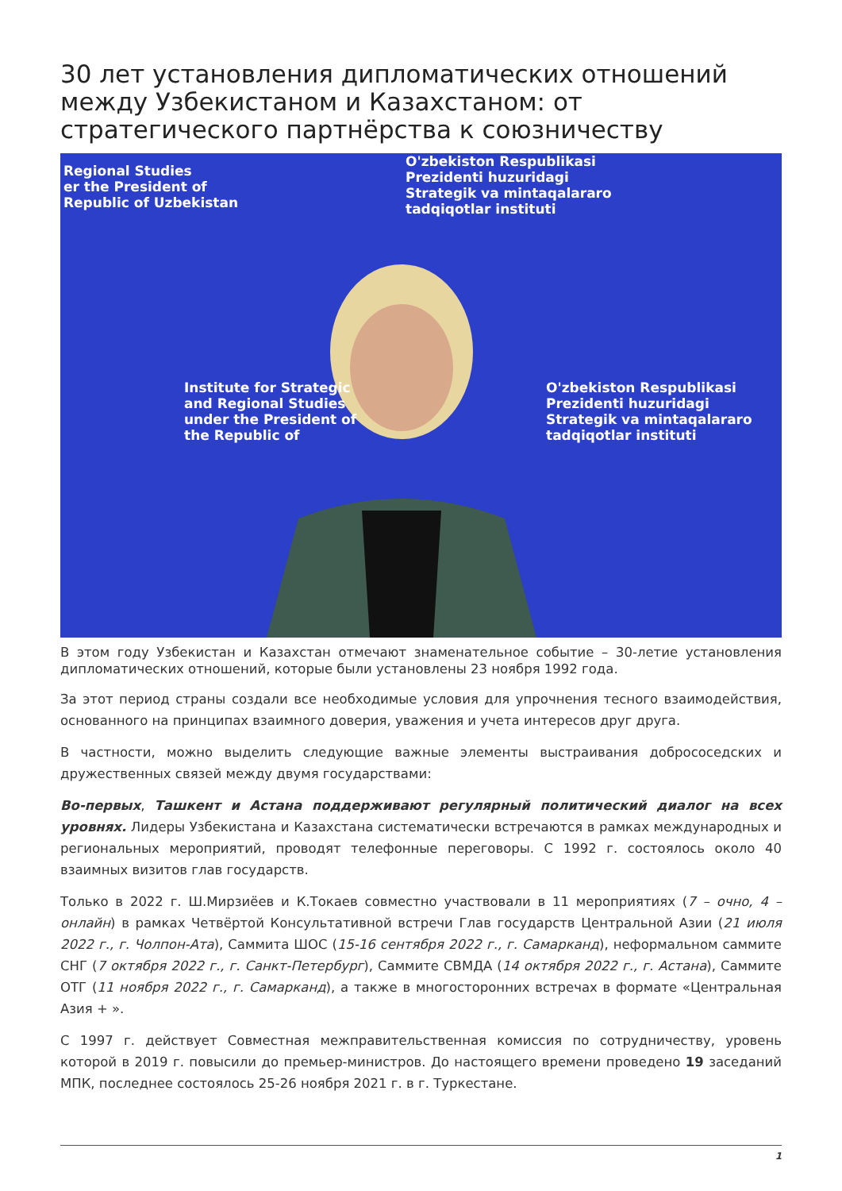30 лет установления дипломатических отношений между Узбекистаном и Казахстаном: от стратегического партнёрства к союзничеству
Regional Studies
er the President of
Republic of Uzbekistan
O'zbekiston Respublikasi
Prezidenti huzuridagi
Strategik va mintaqalararo
tadqiqotlar instituti
Institute for Strategic
and Regional Studies
under the President of
the Republic of
O'zbekiston Respublikasi
Prezidenti huzuridagi
Strategik va mintaqalararo
tadqiqotlar instituti
В этом году Узбекистан и Казахстан отмечают знаменательное событие – 30-летие установления дипломатических отношений, которые были установлены 23 ноября 1992 года.
За этот период страны создали все необходимые условия для упрочнения тесного взаимодействия, основанного на принципах взаимного доверия, уважения и учета интересов друг друга.
В частности, можно выделить следующие важные элементы выстраивания добрососедских и дружественных связей между двумя государствами:
Во-первых, Ташкент и Астана поддерживают регулярный политический диалог на всех уровнях. Лидеры Узбекистана и Казахстана систематически встречаются в рамках международных и региональных мероприятий, проводят телефонные переговоры. С 1992 г. состоялось около 40 взаимных визитов глав государств.
Только в 2022 г. Ш.Мирзиёев и К.Токаев совместно участвовали в 11 мероприятиях (7 – очно, 4 – онлайн) в рамках Четвёртой Консультативной встречи Глав государств Центральной Азии (21 июля 2022 г., г. Чолпон-Ата), Саммита ШОС (15-16 сентября 2022 г., г. Самарканд), неформальном саммите СНГ (7 октября 2022 г., г. Санкт-Петербург), Саммите СВМДА (14 октября 2022 г., г. Астана), Саммите ОТГ (11 ноября 2022 г., г. Самарканд), а также в многосторонних встречах в формате «Центральная Азия + ».
С 1997 г. действует Совместная межправительственная комиссия по сотрудничеству, уровень которой в 2019 г. повысили до премьер-министров. До настоящего времени проведено 19 заседаний МПК, последнее состоялось 25-26 ноября 2021 г. в г. Туркестане.
1